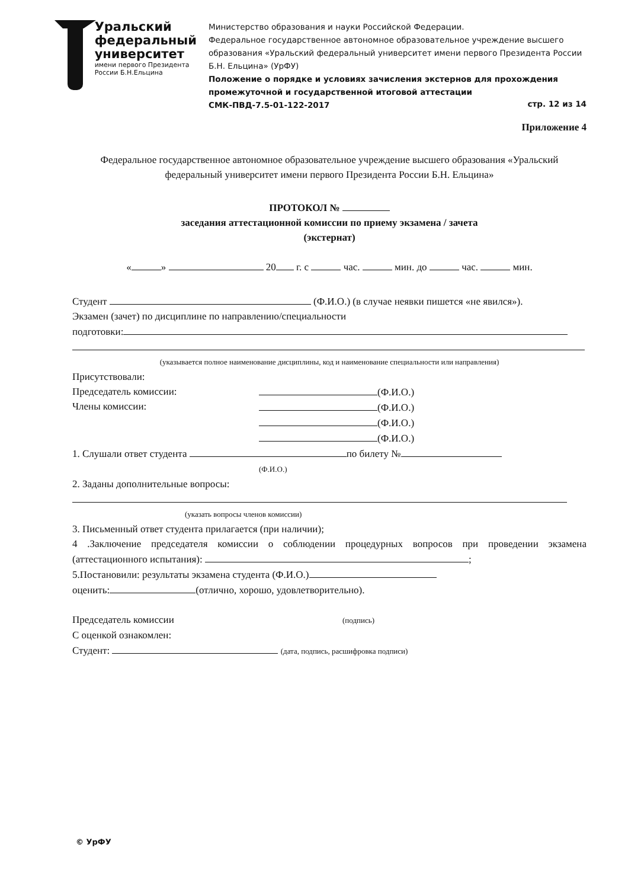Уральский
федеральный
университет
имени первого Президента
России Б.Н.Ельцина
Министерство образования и науки Российской Федерации.
Федеральное государственное автономное образовательное учреждение высшего образования «Уральский федеральный университет имени первого Президента России Б.Н. Ельцина» (УрФУ)
Положение о порядке и условиях зачисления экстернов для прохождения промежуточной и государственной итоговой аттестации
СМК-ПВД-7.5-01-122-2017 стр. 12 из 14
Приложение 4
Федеральное государственное автономное образовательное учреждение высшего образования «Уральский федеральный университет имени первого Президента России Б.Н. Ельцина»
ПРОТОКОЛ №
заседания аттестационной комиссии по приему экзамена / зачета
(экстернат)
« » 20 г. с час. мин. до час. мин.
Студент (Ф.И.О.) (в случае неявки пишется «не явился»).
Экзамен (зачет) по дисциплине по направлению/специальности
подготовки:
(указывается полное наименование дисциплины, код и наименование специальности или направления)
Присутствовали:
Председатель комиссии:
Члены комиссии:
(Ф.И.О.)
(Ф.И.О.)
(Ф.И.О.)
(Ф.И.О.)
1. Слушали ответ студента по билету №
(Ф.И.О.)
2. Заданы дополнительные вопросы:
(указать вопросы членов комиссии)
3. Письменный ответ студента прилагается (при наличии);
4 .Заключение председателя комиссии о соблюдении процедурных вопросов при проведении экзамена (аттестационного испытания): ;
5.Постановили: результаты экзамена студента (Ф.И.О.)
оценить: (отлично, хорошо, удовлетворительно).
Председатель комиссии (подпись)
С оценкой ознакомлен:
Студент: (дата, подпись, расшифровка подписи)
© УрФУ